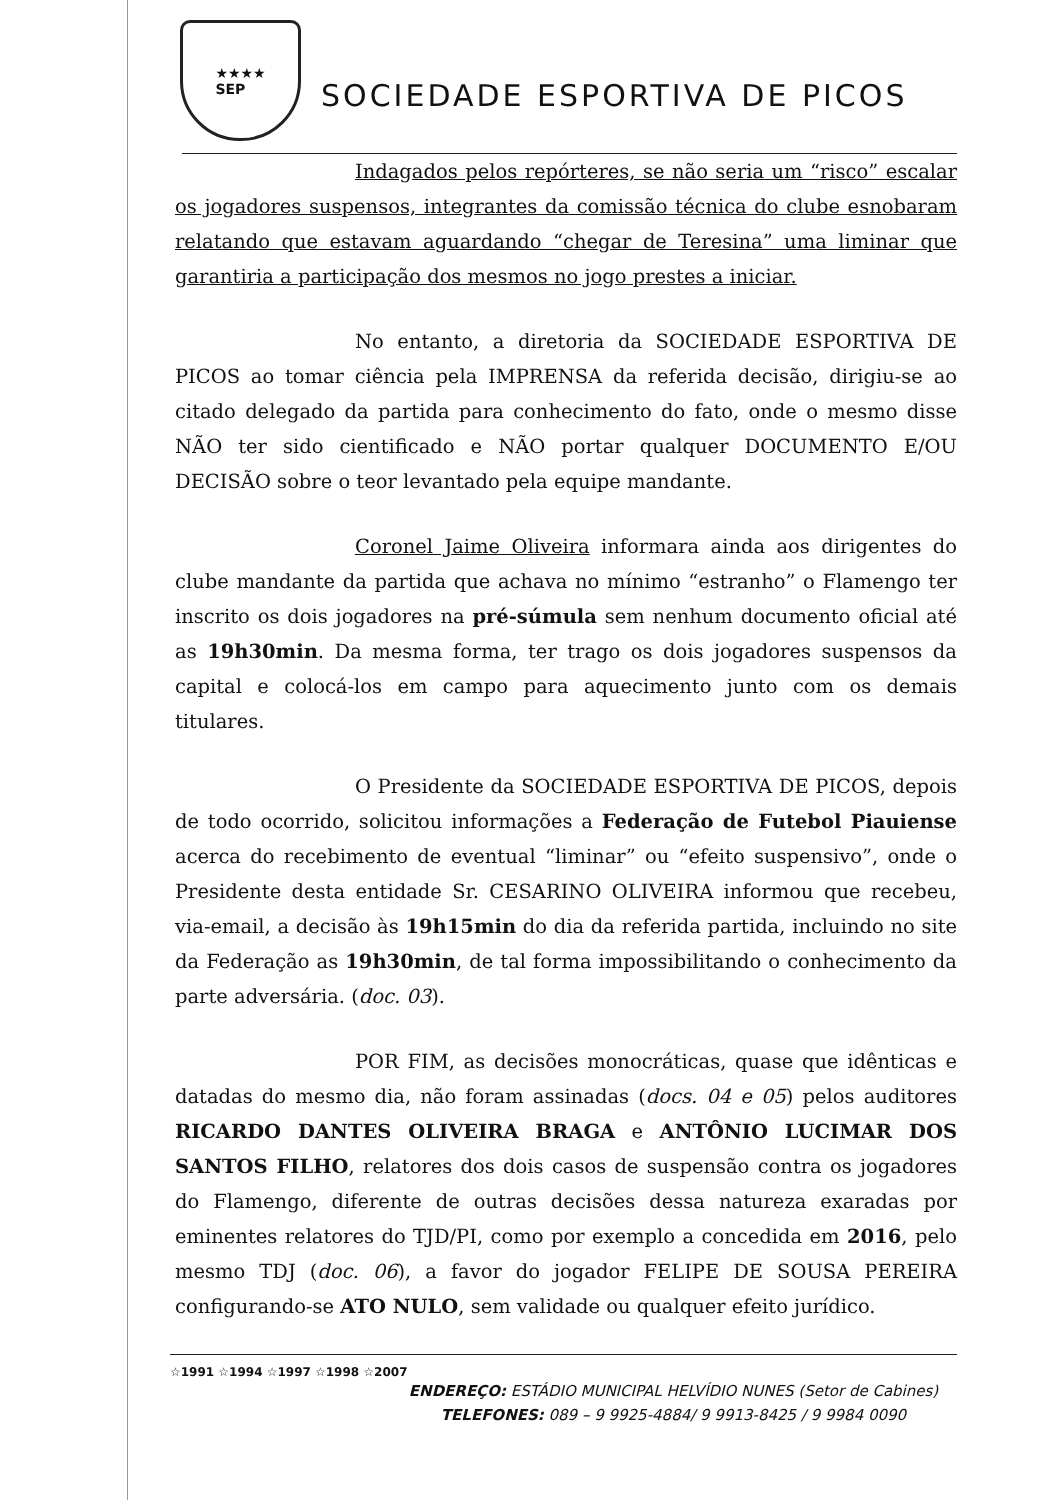★★★★
SEP
SOCIEDADE ESPORTIVA DE PICOS
Indagados pelos repórteres, se não seria um “risco” escalar os jogadores suspensos, integrantes da comissão técnica do clube esnobaram relatando que estavam aguardando “chegar de Teresina” uma liminar que garantiria a participação dos mesmos no jogo prestes a iniciar.
No entanto, a diretoria da SOCIEDADE ESPORTIVA DE PICOS ao tomar ciência pela IMPRENSA da referida decisão, dirigiu-se ao citado delegado da partida para conhecimento do fato, onde o mesmo disse NÃO ter sido cientificado e NÃO portar qualquer DOCUMENTO E/OU DECISÃO sobre o teor levantado pela equipe mandante.
Coronel Jaime Oliveira informara ainda aos dirigentes do clube mandante da partida que achava no mínimo “estranho” o Flamengo ter inscrito os dois jogadores na pré-súmula sem nenhum documento oficial até as 19h30min. Da mesma forma, ter trago os dois jogadores suspensos da capital e colocá-los em campo para aquecimento junto com os demais titulares.
O Presidente da SOCIEDADE ESPORTIVA DE PICOS, depois de todo ocorrido, solicitou informações a Federação de Futebol Piauiense acerca do recebimento de eventual “liminar” ou “efeito suspensivo”, onde o Presidente desta entidade Sr. CESARINO OLIVEIRA informou que recebeu, via-email, a decisão às 19h15min do dia da referida partida, incluindo no site da Federação as 19h30min, de tal forma impossibilitando o conhecimento da parte adversária. (doc. 03).
POR FIM, as decisões monocráticas, quase que idênticas e datadas do mesmo dia, não foram assinadas (docs. 04 e 05) pelos auditores RICARDO DANTES OLIVEIRA BRAGA e ANTÔNIO LUCIMAR DOS SANTOS FILHO, relatores dos dois casos de suspensão contra os jogadores do Flamengo, diferente de outras decisões dessa natureza exaradas por eminentes relatores do TJD/PI, como por exemplo a concedida em 2016, pelo mesmo TDJ (doc. 06), a favor do jogador FELIPE DE SOUSA PEREIRA configurando-se ATO NULO, sem validade ou qualquer efeito jurídico.
☆1991 ☆1994 ☆1997 ☆1998 ☆2007
ENDEREÇO: ESTÁDIO MUNICIPAL HELVÍDIO NUNES (Setor de Cabines)
TELEFONES: 089 – 9 9925-4884/ 9 9913-8425 / 9 9984 0090